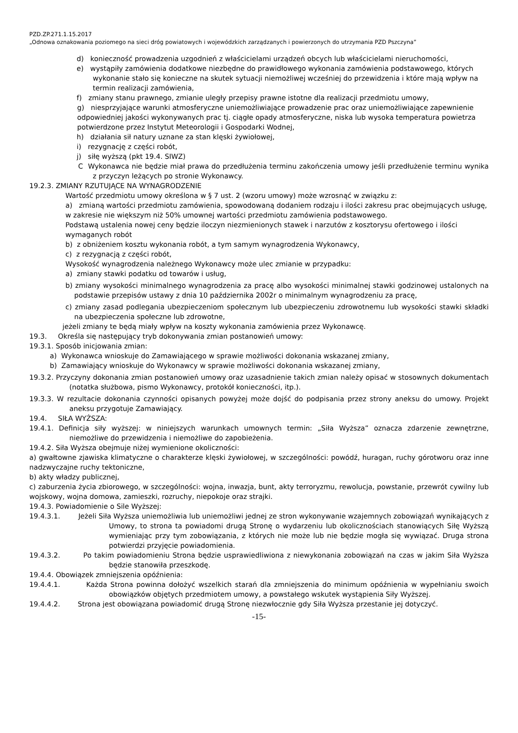PZD.ZP.271.1.15.2017
„Odnowa oznakowania poziomego na sieci dróg powiatowych i wojewódzkich zarządzanych i powierzonych do utrzymania PZD Pszczyna”
d) konieczność prowadzenia uzgodnień z właścicielami urządzeń obcych lub właścicielami nieruchomości,
e) wystąpiły zamówienia dodatkowe niezbędne do prawidłowego wykonania zamówienia podstawowego, których wykonanie stało się konieczne na skutek sytuacji niemożliwej wcześniej do przewidzenia i które mają wpływ na termin realizacji zamówienia,
f) zmiany stanu prawnego, zmianie uległy przepisy prawne istotne dla realizacji przedmiotu umowy,
g) niesprzyjające warunki atmosferyczne uniemożliwiające prowadzenie prac oraz uniemożliwiające zapewnienie odpowiedniej jakości wykonywanych prac tj. ciągłe opady atmosferyczne, niska lub wysoka temperatura powietrza potwierdzone przez Instytut Meteorologii i Gospodarki Wodnej,
h) działania sił natury uznane za stan klęski żywiołowej,
i) rezygnację z części robót,
j) siłę wyższą (pkt 19.4. SIWZ)
C Wykonawca nie będzie miał prawa do przedłużenia terminu zakończenia umowy jeśli przedłużenie terminu wynika z przyczyn leżących po stronie Wykonawcy.
19.2.3. ZMIANY RZUTUJĄCE NA WYNAGRODZENIE
Wartość przedmiotu umowy określona w § 7 ust. 2 (wzoru umowy) może wzrosnąć w związku z:
a) zmianą wartości przedmiotu zamówienia, spowodowaną dodaniem rodzaju i ilości zakresu prac obejmujących usługę, w zakresie nie większym niż 50% umownej wartości przedmiotu zamówienia podstawowego.
Podstawą ustalenia nowej ceny będzie iloczyn niezmienionych stawek i narzutów z kosztorysu ofertowego i ilości wymaganych robót
b) z obniżeniem kosztu wykonania robót, a tym samym wynagrodzenia Wykonawcy,
c) z rezygnacją z części robót,
Wysokość wynagrodzenia należnego Wykonawcy może ulec zmianie w przypadku:
a) zmiany stawki podatku od towarów i usług,
b) zmiany wysokości minimalnego wynagrodzenia za pracę albo wysokości minimalnej stawki godzinowej ustalonych na podstawie przepisów ustawy z dnia 10 października 2002r o minimalnym wynagrodzeniu za pracę,
c) zmiany zasad podlegania ubezpieczeniom społecznym lub ubezpieczeniu zdrowotnemu lub wysokości stawki składki na ubezpieczenia społeczne lub zdrowotne,
jeżeli zmiany te będą miały wpływ na koszty wykonania zamówienia przez Wykonawcę.
19.3. Określa się następujący tryb dokonywania zmian postanowień umowy:
19.3.1. Sposób inicjowania zmian:
a) Wykonawca wnioskuje do Zamawiającego w sprawie możliwości dokonania wskazanej zmiany,
b) Zamawiający wnioskuje do Wykonawcy w sprawie możliwości dokonania wskazanej zmiany,
19.3.2. Przyczyny dokonania zmian postanowień umowy oraz uzasadnienie takich zmian należy opisać w stosownych dokumentach (notatka służbowa, pismo Wykonawcy, protokół konieczności, itp.).
19.3.3. W rezultacie dokonania czynności opisanych powyżej może dojść do podpisania przez strony aneksu do umowy. Projekt aneksu przygotuje Zamawiający.
19.4. SIŁA WYŻSZA:
19.4.1. Definicja siły wyższej: w niniejszych warunkach umownych termin: „Siła Wyższa” oznacza zdarzenie zewnętrzne, niemożliwe do przewidzenia i niemożliwe do zapobieżenia.
19.4.2. Siła Wyższa obejmuje niżej wymienione okoliczności:
a) gwałtowne zjawiska klimatyczne o charakterze klęski żywiołowej, w szczególności: powódź, huragan, ruchy górotworu oraz inne nadzwyczajne ruchy tektoniczne,
b) akty władzy publicznej,
c) zaburzenia życia zbiorowego, w szczególności: wojna, inwazja, bunt, akty terroryzmu, rewolucja, powstanie, przewrót cywilny lub wojskowy, wojna domowa, zamieszki, rozruchy, niepokoje oraz strajki.
19.4.3. Powiadomienie o Sile Wyższej:
19.4.3.1. Jeżeli Siła Wyższa uniemożliwia lub uniemożliwi jednej ze stron wykonywanie wzajemnych zobowiązań wynikających z Umowy, to strona ta powiadomi drugą Stronę o wydarzeniu lub okolicznościach stanowiących Siłę Wyższą wymieniając przy tym zobowiązania, z których nie może lub nie będzie mogła się wywiązać. Druga strona potwierdzi przyjęcie powiadomienia.
19.4.3.2. Po takim powiadomieniu Strona będzie usprawiedliwiona z niewykonania zobowiązań na czas w jakim Siła Wyższa będzie stanowiła przeszkodę.
19.4.4. Obowiązek zmniejszenia opóźnienia:
19.4.4.1. Każda Strona powinna dołożyć wszelkich starań dla zmniejszenia do minimum opóźnienia w wypełnianiu swoich obowiązków objętych przedmiotem umowy, a powstałego wskutek wystąpienia Siły Wyższej.
19.4.4.2. Strona jest obowiązana powiadomić drugą Stronę niezwłocznie gdy Siła Wyższa przestanie jej dotyczyć.
-15-